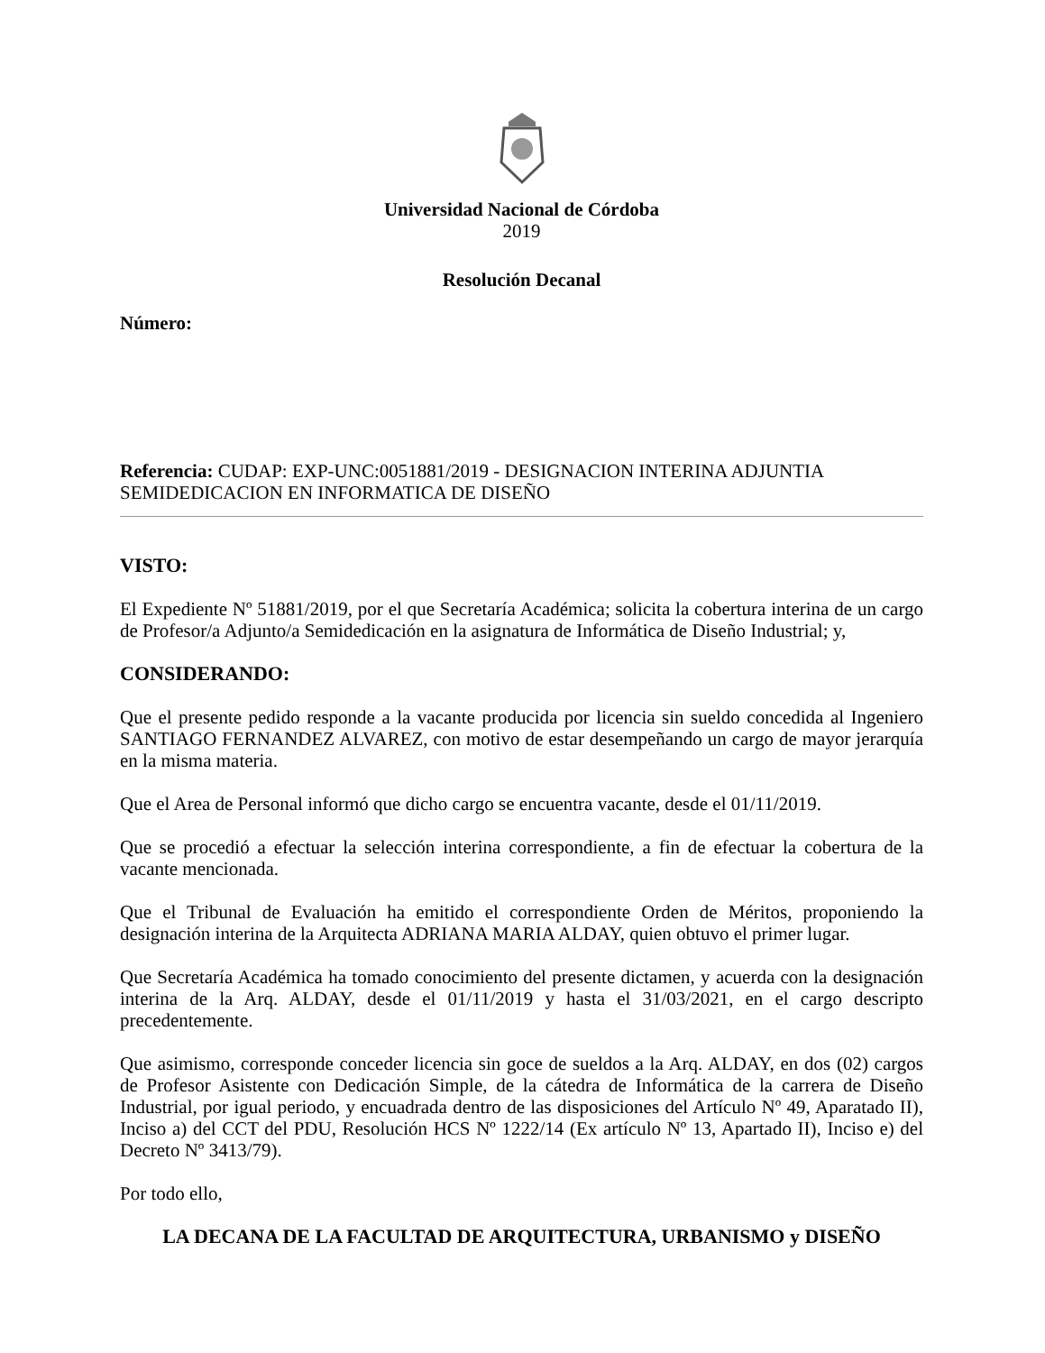Universidad Nacional de Córdoba
2019
Resolución Decanal
Número:
Referencia: CUDAP: EXP-UNC:0051881/2019 - DESIGNACION INTERINA ADJUNTIA SEMIDEDICACION EN INFORMATICA DE DISEÑO
VISTO:
El Expediente Nº 51881/2019, por el que Secretaría Académica; solicita la cobertura interina de un cargo de Profesor/a Adjunto/a Semidedicación en la asignatura de Informática de Diseño Industrial; y,
CONSIDERANDO:
Que el presente pedido responde a la vacante producida por licencia sin sueldo concedida al Ingeniero SANTIAGO FERNANDEZ ALVAREZ, con motivo de estar desempeñando un cargo de mayor jerarquía en la misma materia.
Que el Area de Personal informó que dicho cargo se encuentra vacante, desde el 01/11/2019.
Que se procedió a efectuar la selección interina correspondiente, a fin de efectuar la cobertura de la vacante mencionada.
Que el Tribunal de Evaluación ha emitido el correspondiente Orden de Méritos, proponiendo la designación interina de la Arquitecta ADRIANA MARIA ALDAY, quien obtuvo el primer lugar.
Que Secretaría Académica ha tomado conocimiento del presente dictamen, y acuerda con la designación interina de la Arq. ALDAY, desde el 01/11/2019 y hasta el 31/03/2021, en el cargo descripto precedentemente.
Que asimismo, corresponde conceder licencia sin goce de sueldos a la Arq. ALDAY, en dos (02) cargos de Profesor Asistente con Dedicación Simple, de la cátedra de Informática de la carrera de Diseño Industrial, por igual periodo, y encuadrada dentro de las disposiciones del Artículo Nº 49, Aparatado II), Inciso a) del CCT del PDU, Resolución HCS Nº 1222/14 (Ex artículo Nº 13, Apartado II), Inciso e) del Decreto Nº 3413/79).
Por todo ello,
LA DECANA DE LA FACULTAD DE ARQUITECTURA, URBANISMO y DISEÑO